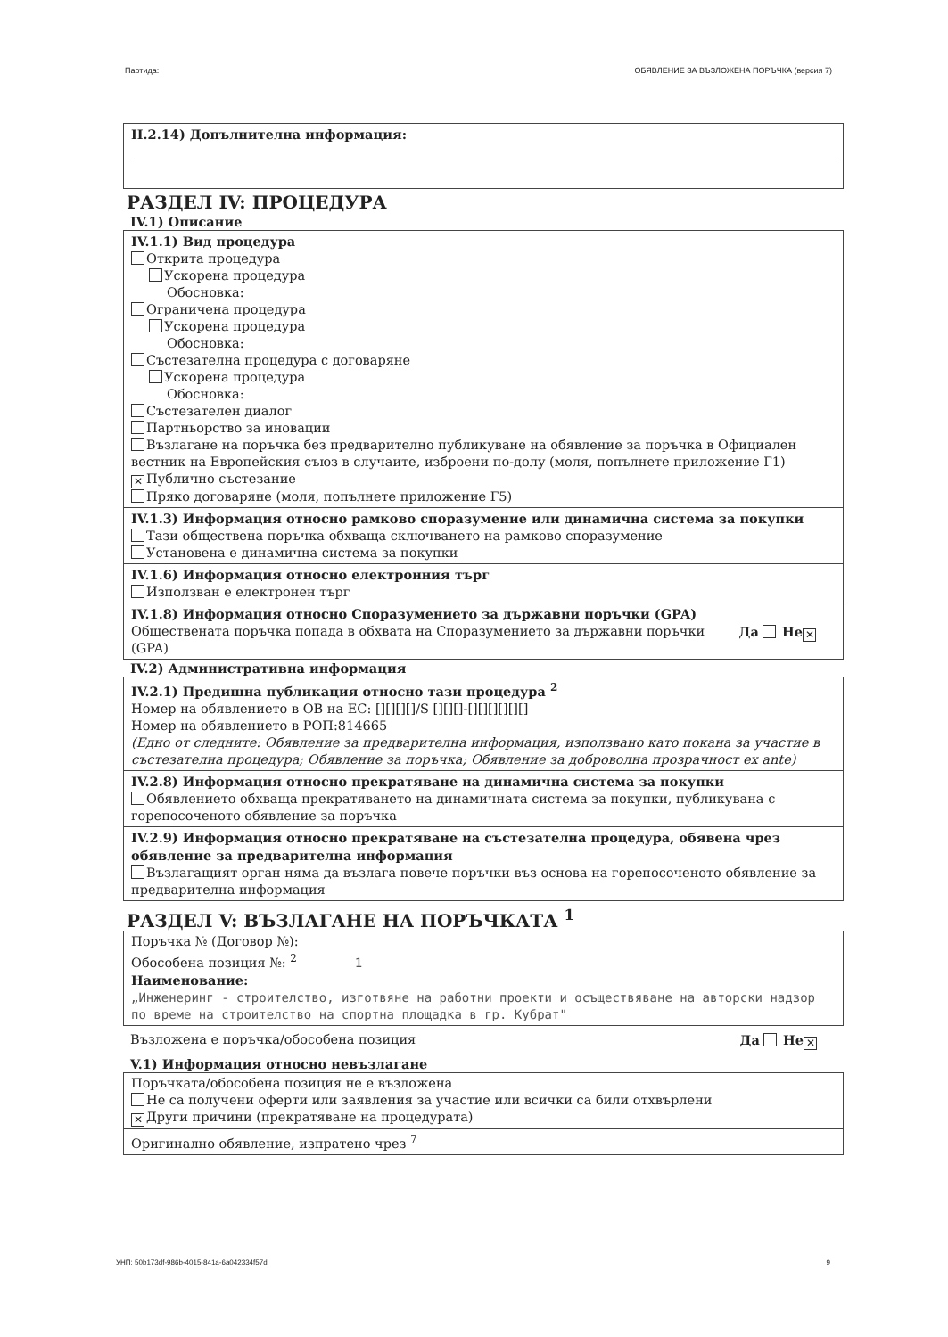Партида: ОБЯВЛЕНИЕ ЗА ВЪЗЛОЖЕНА ПОРЪЧКА (версия 7)
II.2.14) Допълнителна информация:
РАЗДЕЛ IV: ПРОЦЕДУРА
IV.1) Описание
IV.1.1) Вид процедура
Открита процедура
Ускорена процедура
Обосновка:
Ограничена процедура
Ускорена процедура
Обосновка:
Състезателна процедура с договаряне
Ускорена процедура
Обосновка:
Състезателен диалог
Партньорство за иновации
Възлагане на поръчка без предварително публикуване на обявление за поръчка в Официален вестник на Европейския съюз в случаите, изброени по-долу (моля, попълнете приложение Г1)
✕ Публично състезание
Пряко договаряне (моля, попълнете приложение Г5)
IV.1.3) Информация относно рамково споразумение или динамична система за покупки
Тази обществена поръчка обхваща сключването на рамково споразумение
Установена е динамична система за покупки
IV.1.6) Информация относно електронния търг
Използван е електронен търг
IV.1.8) Информация относно Споразумението за държавни поръчки (GPA)
Обществената поръчка попада в обхвата на Споразумението за държавни поръчки (GPA) Да Не ✕
IV.2) Административна информация
IV.2.1) Предишна публикация относно тази процедура <sup>2</sup>
Номер на обявлението в ОВ на ЕС: [][][][]/S [][][]-[][][][][][]
Номер на обявлението в РОП:814665
(Едно от следните: Обявление за предварителна информация, използвано като покана за участие в състезателна процедура; Обявление за поръчка; Обявление за доброволна прозрачност ex ante)
IV.2.8) Информация относно прекратяване на динамична система за покупки
Обявлението обхваща прекратяването на динамичната система за покупки, публикувана с горепосоченото обявление за поръчка
IV.2.9) Информация относно прекратяване на състезателна процедура, обявена чрез обявление за предварителна информация
Възлагащият орган няма да възлага повече поръчки въз основа на горепосоченото обявление за предварителна информация
РАЗДЕЛ V: ВЪЗЛАГАНЕ НА ПОРЪЧКАТА <sup>1</sup>
Поръчка № (Договор №):
Обособена позиция №: <sup>2</sup> 1
Наименование:
„Инженеринг - строителство, изготвяне на работни проекти и осъществяване на авторски надзор по време на строителство на спортна площадка в гр. Кубрат"
Възложена е поръчка/обособена позиция Да Не ✕
V.1) Информация относно невъзлагане
Поръчката/обособена позиция не е възложена
Не са получени оферти или заявления за участие или всички са били отхвърлени
✕ Други причини (прекратяване на процедурата)
Оригинално обявление, изпратено чрез <sup>7</sup>
УНП: 50b173df-986b-4015-841a-6a042334f57d 9